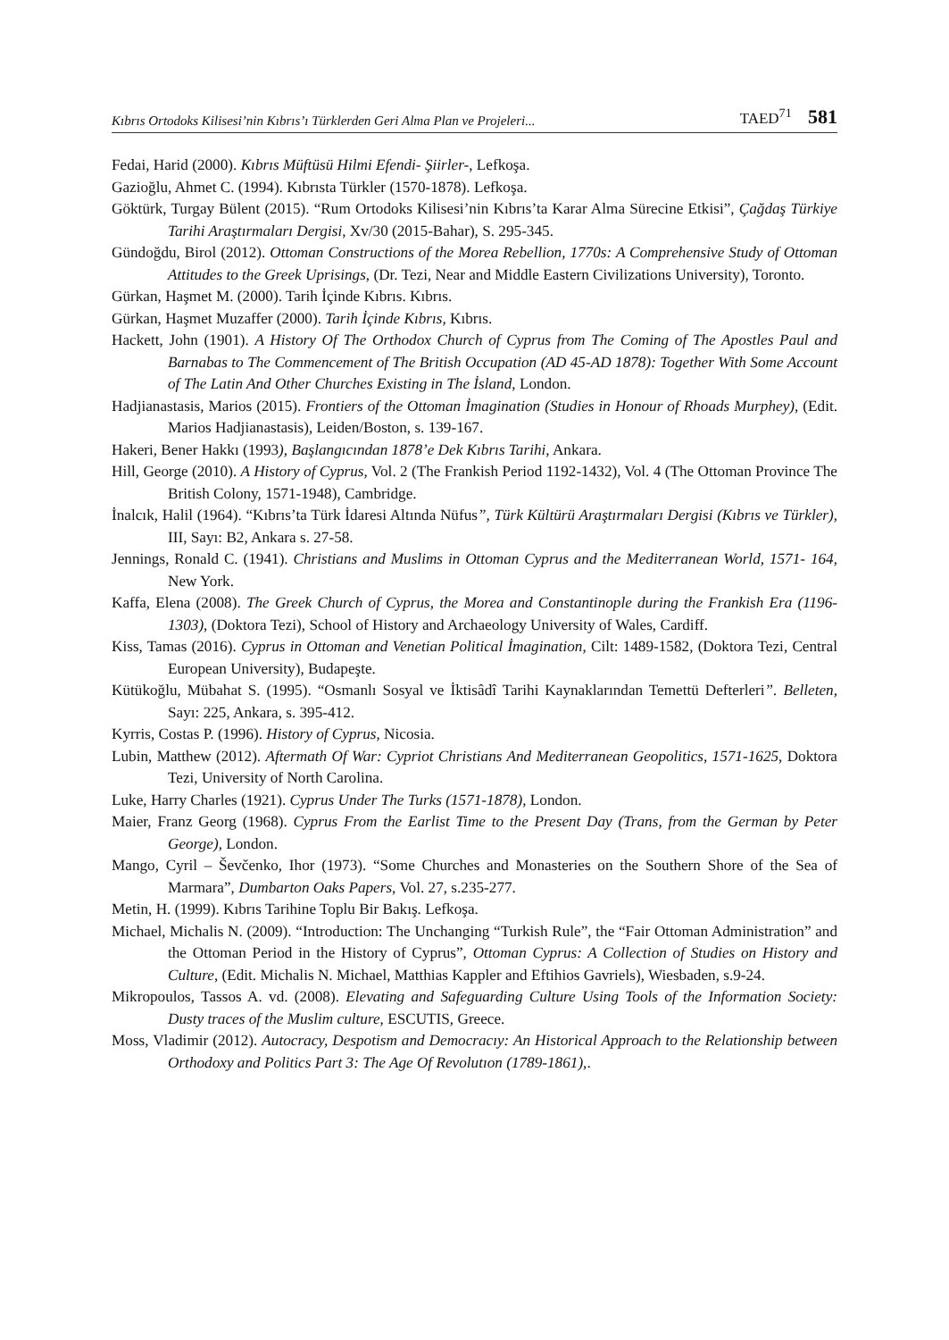Kıbrıs Ortodoks Kilisesi’nin Kıbrıs’ı Türklerden Geri Alma Plan ve Projeleri... TAED<sup>71</sup> 581
Fedai, Harid (2000). Kıbrıs Müftüsü Hilmi Efendi- Şiirler-, Lefkoşa.
Gazioğlu, Ahmet C. (1994). Kıbrısta Türkler (1570-1878). Lefkoşa.
Göktürk, Turgay Bülent (2015). “Rum Ortodoks Kilisesi’nin Kıbrıs’ta Karar Alma Sürecine Etkisi”, Çağdaş Türkiye Tarihi Araştırmaları Dergisi, Xv/30 (2015-Bahar), S. 295-345.
Gündoğdu, Birol (2012). Ottoman Constructions of the Morea Rebellion, 1770s: A Comprehensive Study of Ottoman Attitudes to the Greek Uprisings, (Dr. Tezi, Near and Middle Eastern Civilizations University), Toronto.
Gürkan, Haşmet M. (2000). Tarih İçinde Kıbrıs. Kıbrıs.
Gürkan, Haşmet Muzaffer (2000). Tarih İçinde Kıbrıs, Kıbrıs.
Hackett, John (1901). A History Of The Orthodox Church of Cyprus from The Coming of The Apostles Paul and Barnabas to The Commencement of The British Occupation (AD 45-AD 1878): Together With Some Account of The Latin And Other Churches Existing in The İsland, London.
Hadjianastasis, Marios (2015). Frontiers of the Ottoman İmagination (Studies in Honour of Rhoads Murphey), (Edit. Marios Hadjianastasis), Leiden/Boston, s. 139-167.
Hakeri, Bener Hakkı (1993), Başlangıcından 1878’e Dek Kıbrıs Tarihi, Ankara.
Hill, George (2010). A History of Cyprus, Vol. 2 (The Frankish Period 1192-1432), Vol. 4 (The Ottoman Province The British Colony, 1571-1948), Cambridge.
İnalcık, Halil (1964). “Kıbrıs’ta Türk İdaresi Altında Nüfus”, Türk Kültürü Araştırmaları Dergisi (Kıbrıs ve Türkler), III, Sayı: B2, Ankara s. 27-58.
Jennings, Ronald C. (1941). Christians and Muslims in Ottoman Cyprus and the Mediterranean World, 1571- 164, New York.
Kaffa, Elena (2008). The Greek Church of Cyprus, the Morea and Constantinople during the Frankish Era (1196-1303), (Doktora Tezi), School of History and Archaeology University of Wales, Cardiff.
Kiss, Tamas (2016). Cyprus in Ottoman and Venetian Political İmagination, Cilt: 1489-1582, (Doktora Tezi, Central European University), Budapeşte.
Kütükoğlu, Mübahat S. (1995). “Osmanlı Sosyal ve İktisâdî Tarihi Kaynaklarından Temettü Defterleri”. Belleten, Sayı: 225, Ankara, s. 395-412.
Kyrris, Costas P. (1996). History of Cyprus, Nicosia.
Lubin, Matthew (2012). Aftermath Of War: Cypriot Christians And Mediterranean Geopolitics, 1571-1625, Doktora Tezi, University of North Carolina.
Luke, Harry Charles (1921). Cyprus Under The Turks (1571-1878), London.
Maier, Franz Georg (1968). Cyprus From the Earlist Time to the Present Day (Trans, from the German by Peter George), London.
Mango, Cyril – Ševčenko, Ihor (1973). “Some Churches and Monasteries on the Southern Shore of the Sea of Marmara”, Dumbarton Oaks Papers, Vol. 27, s.235-277.
Metin, H. (1999). Kıbrıs Tarihine Toplu Bir Bakış. Lefkoşa.
Michael, Michalis N. (2009). “Introduction: The Unchanging “Turkish Rule”, the “Fair Ottoman Administration” and the Ottoman Period in the History of Cyprus”, Ottoman Cyprus: A Collection of Studies on History and Culture, (Edit. Michalis N. Michael, Matthias Kappler and Eftihios Gavriels), Wiesbaden, s.9-24.
Mikropoulos, Tassos A. vd. (2008). Elevating and Safeguarding Culture Using Tools of the Information Society: Dusty traces of the Muslim culture, ESCUTIS, Greece.
Moss, Vladimir (2012). Autocracy, Despotism and Democracıy: An Historical Approach to the Relationship between Orthodoxy and Politics Part 3: The Age Of Revolutıon (1789-1861),.